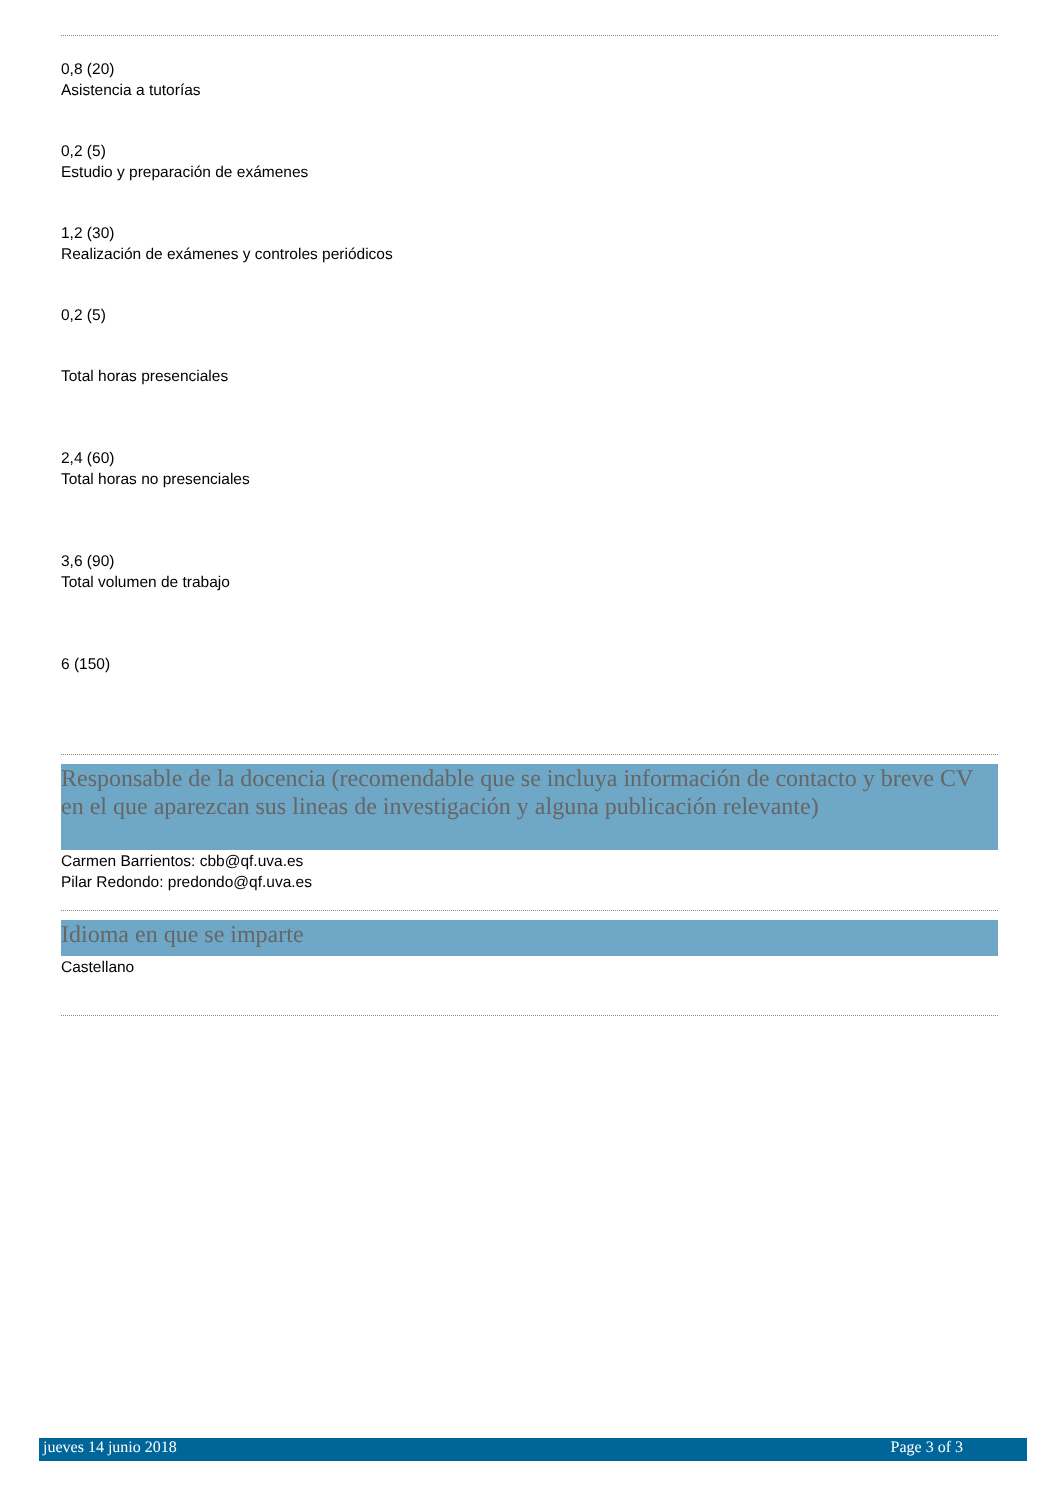0,8 (20)
Asistencia a tutorías
0,2 (5)
Estudio y preparación de exámenes
1,2 (30)
Realización de exámenes y controles periódicos
0,2 (5)
Total horas presenciales
2,4 (60)
Total horas no presenciales
3,6 (90)
Total volumen de trabajo
6 (150)
Responsable de la docencia (recomendable que se incluya información de contacto y breve CV en el que aparezcan sus lineas de investigación y alguna publicación relevante)
Carmen Barrientos: cbb@qf.uva.es
Pilar Redondo: predondo@qf.uva.es
Idioma en que se imparte
Castellano
jueves 14 junio 2018 Page 3 of 3